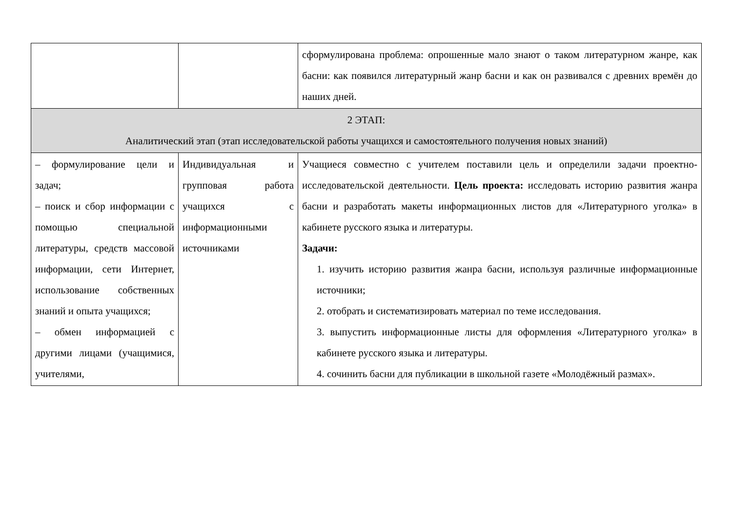| | | сформулирована проблема: опрошенные мало знают о таком литературном жанре, как басни: как появился литературный жанр басни и как он развивался с древних времён до наших дней. |
| 2 ЭТАП: Аналитический этап (этап исследовательской работы учащихся и самостоятельного получения новых знаний) | | |
| – формулирование цели и задач; – поиск и сбор информации с помощью специальной литературы, средств массовой информации, сети Интернет, использование собственных знаний и опыта учащихся; – обмен информацией с другими лицами (учащимися, учителями, | Индивидуальная и групповая работа учащихся с информационными источниками | Учащиеся совместно с учителем поставили цель и определили задачи проектно-исследовательской деятельности. Цель проекта: исследовать историю развития жанра басни и разработать макеты информационных листов для «Литературного уголка» в кабинете русского языка и литературы. Задачи: 1. изучить историю развития жанра басни, используя различные информационные источники; 2. отобрать и систематизировать материал по теме исследования. 3. выпустить информационные листы для оформления «Литературного уголка» в кабинете русского языка и литературы. 4. сочинить басни для публикации в школьной газете «Молодёжный размах». |